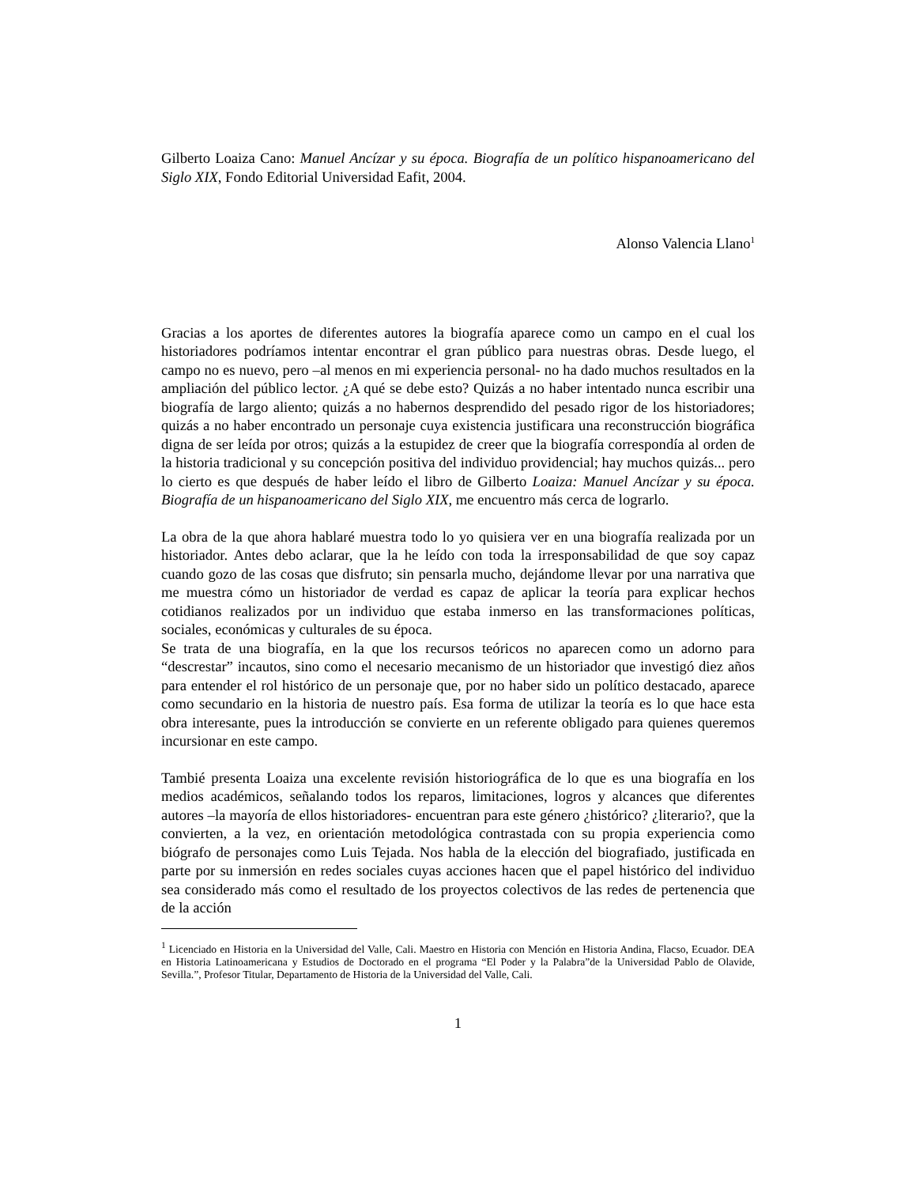Gilberto Loaiza Cano: Manuel Ancízar y su época. Biografía de un político hispanoamericano del Siglo XIX, Fondo Editorial Universidad Eafit, 2004.
Alonso Valencia Llano<sup>1</sup>
Gracias a los aportes de diferentes autores la biografía aparece como un campo en el cual los historiadores podríamos intentar encontrar el gran público para nuestras obras. Desde luego, el campo no es nuevo, pero –al menos en mi experiencia personal- no ha dado muchos resultados en la ampliación del público lector. ¿A qué se debe esto? Quizás a no haber intentado nunca escribir una biografía de largo aliento; quizás a no habernos desprendido del pesado rigor de los historiadores; quizás a no haber encontrado un personaje cuya existencia justificara una reconstrucción biográfica digna de ser leída por otros; quizás a la estupidez de creer que la biografía correspondía al orden de la historia tradicional y su concepción positiva del individuo providencial; hay muchos quizás... pero lo cierto es que después de haber leído el libro de Gilberto Loaiza: Manuel Ancízar y su época. Biografía de un hispanoamericano del Siglo XIX, me encuentro más cerca de lograrlo.
La obra de la que ahora hablaré muestra todo lo yo quisiera ver en una biografía realizada por un historiador. Antes debo aclarar, que la he leído con toda la irresponsabilidad de que soy capaz cuando gozo de las cosas que disfruto; sin pensarla mucho, dejándome llevar por una narrativa que me muestra cómo un historiador de verdad es capaz de aplicar la teoría para explicar hechos cotidianos realizados por un individuo que estaba inmerso en las transformaciones políticas, sociales, económicas y culturales de su época.
Se trata de una biografía, en la que los recursos teóricos no aparecen como un adorno para “descrestar” incautos, sino como el necesario mecanismo de un historiador que investigó diez años para entender el rol histórico de un personaje que, por no haber sido un político destacado, aparece como secundario en la historia de nuestro país. Esa forma de utilizar la teoría es lo que hace esta obra interesante, pues la introducción se convierte en un referente obligado para quienes queremos incursionar en este campo.
Tambié presenta Loaiza una excelente revisión historiográfica de lo que es una biografía en los medios académicos, señalando todos los reparos, limitaciones, logros y alcances que diferentes autores –la mayoría de ellos historiadores- encuentran para este género ¿histórico? ¿literario?, que la convierten, a la vez, en orientación metodológica contrastada con su propia experiencia como biógrafo de personajes como Luis Tejada. Nos habla de la elección del biografiado, justificada en parte por su inmersión en redes sociales cuyas acciones hacen que el papel histórico del individuo sea considerado más como el resultado de los proyectos colectivos de las redes de pertenencia que de la acción
<sup>1</sup> Licenciado en Historia en la Universidad del Valle, Cali. Maestro en Historia con Mención en Historia Andina, Flacso, Ecuador. DEA en Historia Latinoamericana y Estudios de Doctorado en el programa “El Poder y la Palabra”de la Universidad Pablo de Olavide, Sevilla.”, Profesor Titular, Departamento de Historia de la Universidad del Valle, Cali.
1